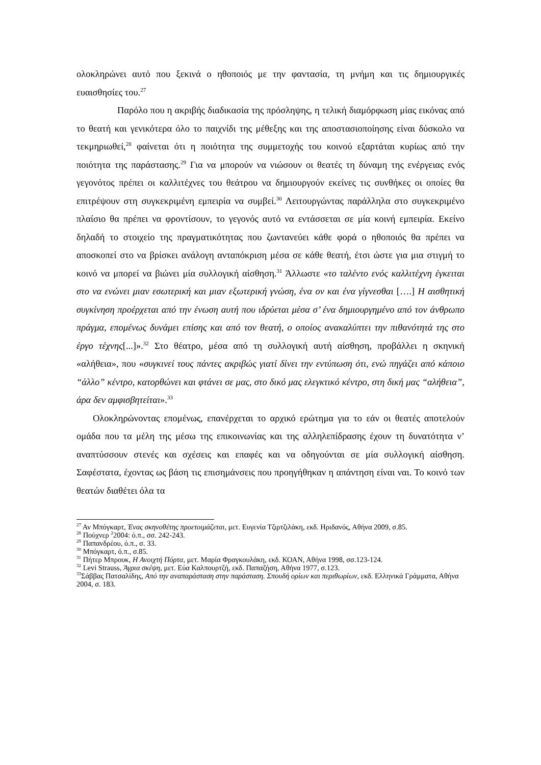ολοκληρώνει αυτό που ξεκινά ο ηθοποιός με την φαντασία, τη μνήμη και τις δημιουργικές ευαισθησίες του.<sup>27</sup>
Παρόλο που η ακριβής διαδικασία της πρόσληψης, η τελική διαμόρφωση μίας εικόνας από το θεατή και γενικότερα όλο το παιχνίδι της μέθεξης και της αποστασιοποίησης είναι δύσκολο να τεκμηριωθεί,<sup>28</sup> φαίνεται ότι η ποιότητα της συμμετοχής του κοινού εξαρτάται κυρίως από την ποιότητα της παράστασης.<sup>29</sup> Για να μπορούν να νιώσουν οι θεατές τη δύναμη της ενέργειας ενός γεγονότος πρέπει οι καλλιτέχνες του θεάτρου να δημιουργούν εκείνες τις συνθήκες οι οποίες θα επιτρέψουν στη συγκεκριμένη εμπειρία να συμβεί.<sup>30</sup> Λειτουργώντας παράλληλα στο συγκεκριμένο πλαίσιο θα πρέπει να φροντίσουν, το γεγονός αυτό να εντάσσεται σε μία κοινή εμπειρία. Εκείνο δηλαδή το στοιχείο της πραγματικότητας που ζωντανεύει κάθε φορά ο ηθοποιός θα πρέπει να αποσκοπεί στο να βρίσκει ανάλογη ανταπόκριση μέσα σε κάθε θεατή, έτσι ώστε για μια στιγμή το κοινό να μπορεί να βιώνει μία συλλογική αίσθηση.<sup>31</sup> Άλλωστε «το ταλέντο ενός καλλιτέχνη έγκειται στο να ενώνει μιαν εσωτερική και μιαν εξωτερική γνώση, ένα ον και ένα γίγνεσθαι [….] Η αισθητική συγκίνηση προέρχεται από την ένωση αυτή που ιδρύεται μέσα σ’ ένα δημιουργημένο από τον άνθρωπο πράγμα, επομένως δυνάμει επίσης και από τον θεατή, ο οποίος ανακαλύπτει την πιθανότητά της στο έργο τέχνης[...]».<sup>32</sup> Στο θέατρο, μέσα από τη συλλογική αυτή αίσθηση, προβάλλει η σκηνική «αλήθεια», που «συγκινεί τους πάντες ακριβώς γιατί δίνει την εντύπωση ότι, ενώ πηγάζει από κάποιο “άλλο” κέντρο, κατορθώνει και φτάνει σε μας, στο δικό μας ελεγκτικό κέντρο, στη δική μας “αλήθεια”, άρα δεν αμφισβητείται».<sup>33</sup>
Ολοκληρώνοντας επομένως, επανέρχεται το αρχικό ερώτημα για το εάν οι θεατές αποτελούν ομάδα που τα μέλη της μέσω της επικοινωνίας και της αλληλεπίδρασης έχουν τη δυνατότητα ν’ αναπτύσσουν στενές και σχέσεις και επαφές και να οδηγούνται σε μία συλλογική αίσθηση. Σαφέστατα, έχοντας ως βάση τις επισημάνσεις που προηγήθηκαν η απάντηση είναι ναι. Το κοινό των θεατών διαθέτει όλα τα
<sup>27</sup> Αν Μπόγκαρτ, Ένας σκηνοθέτης προετοιμάζεται, μετ. Ευγενία Τζιρτζιλάκη, εκδ. Ηριδανός, Αθήνα 2009, σ.85.
<sup>28</sup> Πούχνερ <sup>2</sup>2004: ό.π., σσ. 242-243.
<sup>29</sup> Παπανδρέου, ό.π., σ. 33.
<sup>30</sup> Μπόγκαρτ, ό.π., σ.85.
<sup>31</sup> Πήτερ Μπρουκ, Η Ανοιχτή Πόρτα, μετ. Μαρία Φραγκουλάκη, εκδ. ΚΟΑΝ, Αθήνα 1998, σσ.123-124.
<sup>32</sup> Levi Strauss, Άγρια σκέψη, μετ. Εύα Καλπουρτζή, εκδ. Παπαζήση, Αθήνα 1977, σ.123.
<sup>33</sup> Σάββας Πατσαλίδης, Από την αναπαράσταση στην παράσταση. Σπουδή ορίων και περιθωρίων, εκδ. Ελληνικά Γράμματα, Αθήνα 2004, σ. 183.